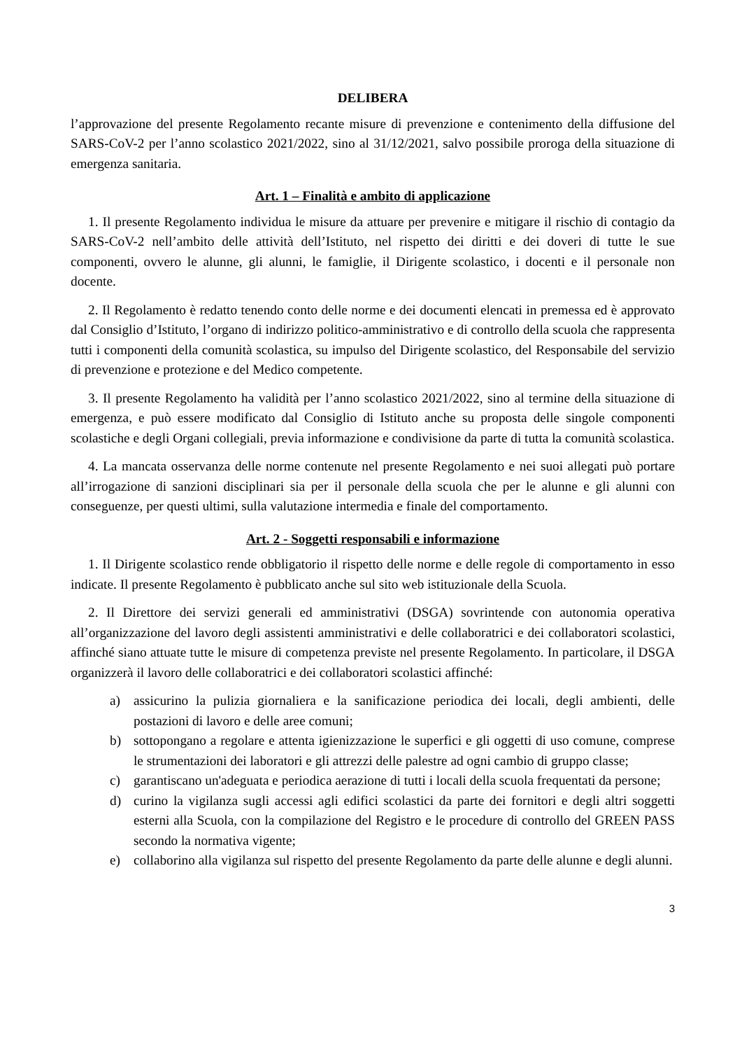DELIBERA
l’approvazione del presente Regolamento recante misure di prevenzione e contenimento della diffusione del SARS-CoV-2 per l’anno scolastico 2021/2022, sino al 31/12/2021, salvo possibile proroga della situazione di emergenza sanitaria.
Art. 1 – Finalità e ambito di applicazione
1. Il presente Regolamento individua le misure da attuare per prevenire e mitigare il rischio di contagio da SARS-CoV-2 nell’ambito delle attività dell’Istituto, nel rispetto dei diritti e dei doveri di tutte le sue componenti, ovvero le alunne, gli alunni, le famiglie, il Dirigente scolastico, i docenti e il personale non docente.
2. Il Regolamento è redatto tenendo conto delle norme e dei documenti elencati in premessa ed è approvato dal Consiglio d’Istituto, l’organo di indirizzo politico-amministrativo e di controllo della scuola che rappresenta tutti i componenti della comunità scolastica, su impulso del Dirigente scolastico, del Responsabile del servizio di prevenzione e protezione e del Medico competente.
3. Il presente Regolamento ha validità per l’anno scolastico 2021/2022, sino al termine della situazione di emergenza, e può essere modificato dal Consiglio di Istituto anche su proposta delle singole componenti scolastiche e degli Organi collegiali, previa informazione e condivisione da parte di tutta la comunità scolastica.
4. La mancata osservanza delle norme contenute nel presente Regolamento e nei suoi allegati può portare all’irrogazione di sanzioni disciplinari sia per il personale della scuola che per le alunne e gli alunni con conseguenze, per questi ultimi, sulla valutazione intermedia e finale del comportamento.
Art. 2 - Soggetti responsabili e informazione
1. Il Dirigente scolastico rende obbligatorio il rispetto delle norme e delle regole di comportamento in esso indicate. Il presente Regolamento è pubblicato anche sul sito web istituzionale della Scuola.
2. Il Direttore dei servizi generali ed amministrativi (DSGA) sovrintende con autonomia operativa all’organizzazione del lavoro degli assistenti amministrativi e delle collaboratrici e dei collaboratori scolastici, affinché siano attuate tutte le misure di competenza previste nel presente Regolamento. In particolare, il DSGA organizzerà il lavoro delle collaboratrici e dei collaboratori scolastici affinché:
a) assicurino la pulizia giornaliera e la sanificazione periodica dei locali, degli ambienti, delle postazioni di lavoro e delle aree comuni;
b) sottopongano a regolare e attenta igienizzazione le superfici e gli oggetti di uso comune, comprese le strumentazioni dei laboratori e gli attrezzi delle palestre ad ogni cambio di gruppo classe;
c) garantiscano un'adeguata e periodica aerazione di tutti i locali della scuola frequentati da persone;
d) curino la vigilanza sugli accessi agli edifici scolastici da parte dei fornitori e degli altri soggetti esterni alla Scuola, con la compilazione del Registro e le procedure di controllo del GREEN PASS secondo la normativa vigente;
e) collaborino alla vigilanza sul rispetto del presente Regolamento da parte delle alunne e degli alunni.
3